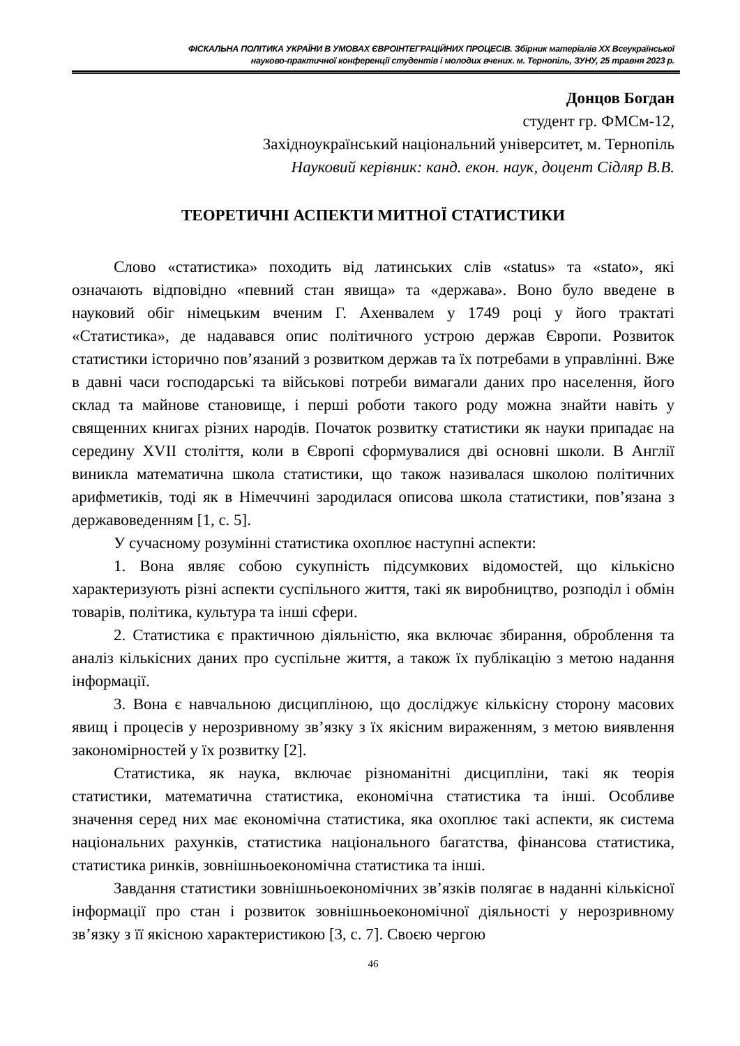ФІСКАЛЬНА ПОЛІТИКА УКРАЇНИ В УМОВАХ ЄВРОІНТЕГРАЦІЙНИХ ПРОЦЕСІВ. Збірник матеріалів XX Всеукраїнської
науково-практичної конференції студентів і молодих вчених. м. Тернопіль, ЗУНУ, 25 травня 2023 р.
Донцов Богдан
студент гр. ФМСм-12,
Західноукраїнський національний університет, м. Тернопіль
Науковий керівник: канд. екон. наук, доцент Сідляр В.В.
ТЕОРЕТИЧНІ АСПЕКТИ МИТНОЇ СТАТИСТИКИ
Слово «статистика» походить від латинських слів «status» та «stato», які означають відповідно «певний стан явища» та «держава». Воно було введене в науковий обіг німецьким вченим Г. Ахенвалем у 1749 році у його трактаті «Статистика», де надавався опис політичного устрою держав Європи. Розвиток статистики історично пов’язаний з розвитком держав та їх потребами в управлінні. Вже в давні часи господарські та військові потреби вимагали даних про населення, його склад та майнове становище, і перші роботи такого роду можна знайти навіть у священних книгах різних народів. Початок розвитку статистики як науки припадає на середину XVII століття, коли в Європі сформувалися дві основні школи. В Англії виникла математична школа статистики, що також називалася школою політичних арифметиків, тоді як в Німеччині зародилася описова школа статистики, пов’язана з державоведенням [1, с. 5].
У сучасному розумінні статистика охоплює наступні аспекти:
1. Вона являє собою сукупність підсумкових відомостей, що кількісно характеризують різні аспекти суспільного життя, такі як виробництво, розподіл і обмін товарів, політика, культура та інші сфери.
2. Статистика є практичною діяльністю, яка включає збирання, оброблення та аналіз кількісних даних про суспільне життя, а також їх публікацію з метою надання інформації.
3. Вона є навчальною дисципліною, що досліджує кількісну сторону масових явищ і процесів у нерозривному зв’язку з їх якісним вираженням, з метою виявлення закономірностей у їх розвитку [2].
Статистика, як наука, включає різноманітні дисципліни, такі як теорія статистики, математична статистика, економічна статистика та інші. Особливе значення серед них має економічна статистика, яка охоплює такі аспекти, як система національних рахунків, статистика національного багатства, фінансова статистика, статистика ринків, зовнішньоекономічна статистика та інші.
Завдання статистики зовнішньоекономічних зв’язків полягає в наданні кількісної інформації про стан і розвиток зовнішньоекономічної діяльності у нерозривному зв’язку з її якісною характеристикою [3, с. 7]. Своєю чергою
46